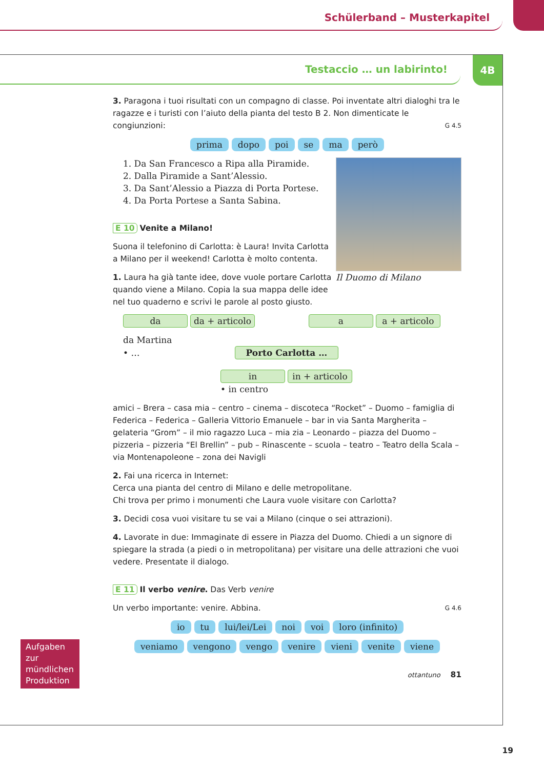Schülerband – Musterkapitel
Testaccio … un labirinto!
4B
3. Paragona i tuoi risultati con un compagno di classe. Poi inventate altri dialoghi tra le ragazze e i turisti con l’aiuto della pianta del testo B 2. Non dimenticate le congiunzioni: G 4.5
prima dopo poi se ma però
Il Duomo di Milano
1. Da San Francesco a Ripa alla Piramide.
2. Dalla Piramide a Sant’Alessio.
3. Da Sant’Alessio a Piazza di Porta Portese.
4. Da Porta Portese a Santa Sabina.
E 10 Venite a Milano!
Suona il telefonino di Carlotta: è Laura! Invita Carlotta a Milano per il weekend! Carlotta è molto contenta.
1. Laura ha già tante idee, dove vuole portare Carlotta quando viene a Milano. Copia la sua mappa delle idee nel tuo quaderno e scrivi le parole al posto giusto.
da da + articolo a a + articolo
da Martina
• … Porto Carlotta …
in in + articolo
• in centro
amici – Brera – casa mia – centro – cinema – discoteca “Rocket” – Duomo – famiglia di Federica – Federica – Galleria Vittorio Emanuele – bar in via Santa Margherita – gelateria “Grom” – il mio ragazzo Luca – mia zia – Leonardo – piazza del Duomo – pizzeria – pizzeria “El Brellin” – pub – Rinascente – scuola – teatro – Teatro della Scala – via Montenapoleone – zona dei Navigli
2. Fai una ricerca in Internet:
Cerca una pianta del centro di Milano e delle metropolitane.
Chi trova per primo i monumenti che Laura vuole visitare con Carlotta?
3. Decidi cosa vuoi visitare tu se vai a Milano (cinque o sei attrazioni).
4. Lavorate in due: Immaginate di essere in Piazza del Duomo. Chiedi a un signore di spiegare la strada (a piedi o in metropolitana) per visitare una delle attrazioni che vuoi vedere. Presentate il dialogo.
E 11 Il verbo venire. Das Verb venire
Un verbo importante: venire. Abbina. G 4.6
io tu lui/lei/Lei noi voi loro (infinito)
veniamo vengono vengo venire vieni venite viene
ottantuno 81
Aufgaben zur mündlichen Produktion
19